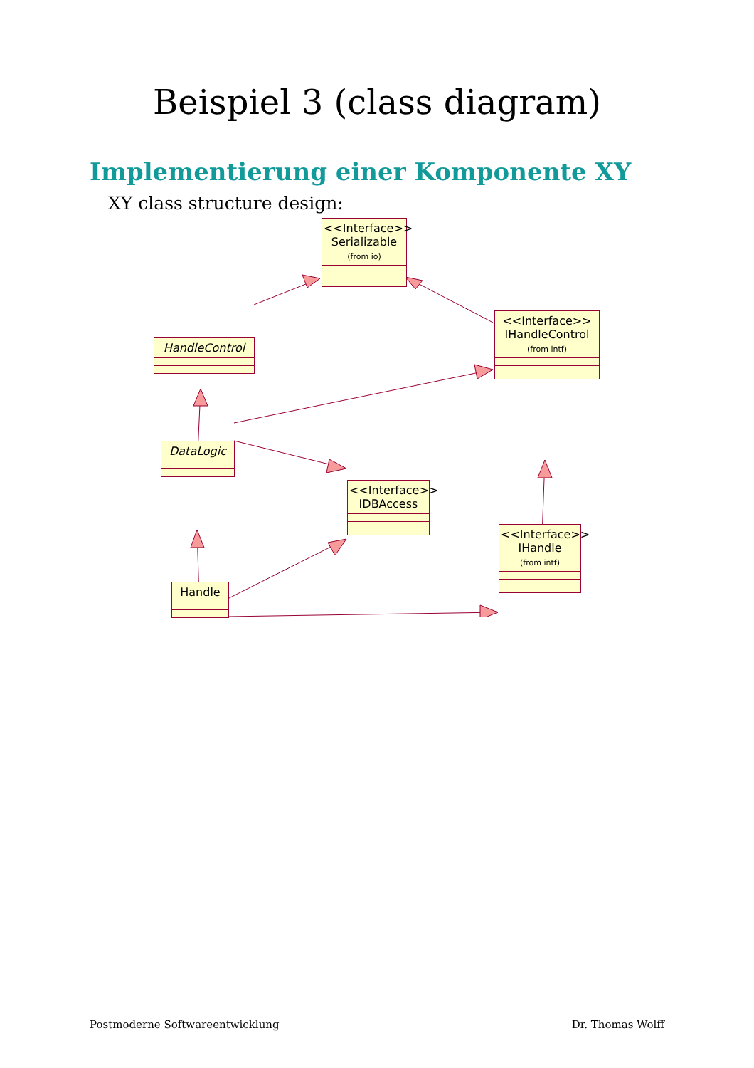Beispiel 3 (class diagram)
Implementierung einer Komponente XY
XY class structure design:
<<Interface>>
Serializable
(from io)
HandleControl
<<Interface>>
IHandleControl
(from intf)
DataLogic
<<Interface>>
IDBAccess
Handle
<<Interface>>
IHandle
(from intf)
Postmoderne Softwareentwicklung Dr. Thomas Wolff